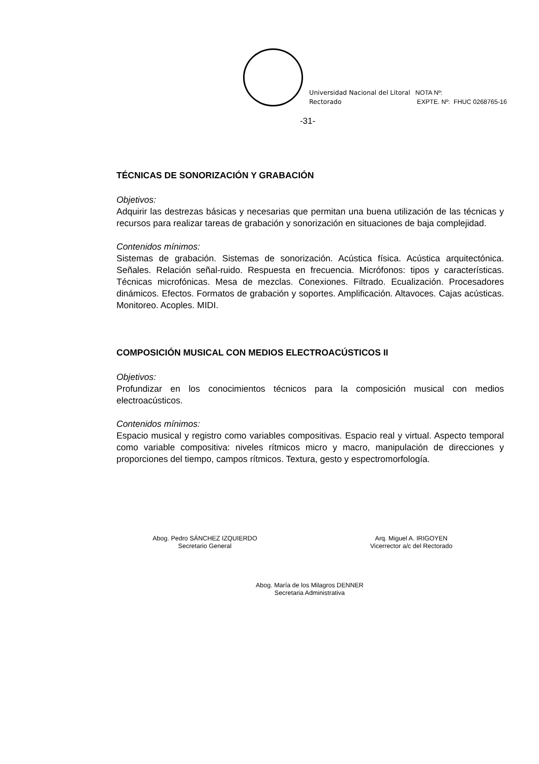Universidad Nacional del Litoral
Rectorado
NOTA Nº:
EXPTE. Nº: FHUC 0268765-16
-31-
TÉCNICAS DE SONORIZACIÓN Y GRABACIÓN
Objetivos:
Adquirir las destrezas básicas y necesarias que permitan una buena utilización de las técnicas y recursos para realizar tareas de grabación y sonorización en situaciones de baja complejidad.
Contenidos mínimos:
Sistemas de grabación. Sistemas de sonorización. Acústica física. Acústica arquitectónica. Señales. Relación señal-ruido. Respuesta en frecuencia. Micrófonos: tipos y características. Técnicas microfónicas. Mesa de mezclas. Conexiones. Filtrado. Ecualización. Procesadores dinámicos. Efectos. Formatos de grabación y soportes. Amplificación. Altavoces. Cajas acústicas. Monitoreo. Acoples. MIDI.
COMPOSICIÓN MUSICAL CON MEDIOS ELECTROACÚSTICOS II
Objetivos:
Profundizar en los conocimientos técnicos para la composición musical con medios electroacústicos.
Contenidos mínimos:
Espacio musical y registro como variables compositivas. Espacio real y virtual. Aspecto temporal como variable compositiva: niveles rítmicos micro y macro, manipulación de direcciones y proporciones del tiempo, campos rítmicos. Textura, gesto y espectromorfología.
Abog. Pedro SÁNCHEZ IZQUIERDO
Secretario General
Arq. Miguel A. IRIGOYEN
Vicerrector a/c del Rectorado
Abog. María de los Milagros DENNER
Secretaria Administrativa